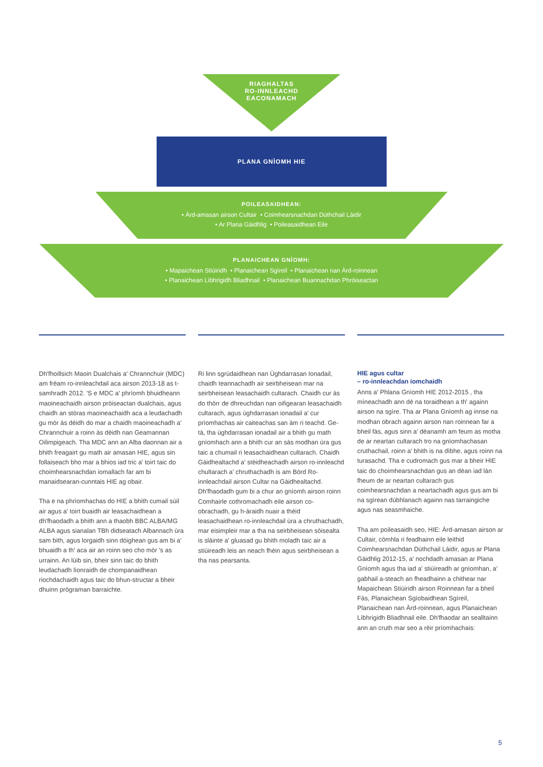RIAGHALTAS
RO-INNLEACHD
EACONAMACH
PLANA GNÌOMH HIE
POILEASAIDHEAN:
• Àrd-amasan airson Cultair • Coimhearsnachdan Dùthchail Làidir
• Ar Plana Gàidhlig • Poileasaidhean Eile
PLANAICHEAN GNÌOMH:
• Mapaichean Stiùiridh • Planaichean Sgìreil • Planaichean nan Àrd-roinnean
• Planaichean Lìbhrigidh Bliadhnail • Planaichean Buannachdan Phròiseactan
Dh'fhoillsich Maoin Dualchais a' Chrannchuir (MDC) am frèam ro-innleachdail aca airson 2013-18 as t-samhradh 2012. 'S e MDC a' phrìomh bhuidheann maoineachaidh airson pròiseactan dualchais, agus chaidh an stòras maoineachaidh aca a leudachadh gu mòr às dèidh do mar a chaidh maoineachadh a' Chrannchuir a roinn às dèidh nan Geamannan Oilimpigeach. Tha MDC ann an Alba daonnan air a bhith freagairt gu math air amasan HIE, agus sin follaiseach bho mar a bhios iad tric a' toirt taic do choimhearsnachdan iomallach far am bi manaidsearan-cunntais HIE ag obair.
Tha e na phrìomhachas do HIE a bhith cumail sùil air agus a' toirt buaidh air leasachaidhean a dh'fhaodadh a bhith ann a thaobh BBC ALBA/MG ALBA agus sianalan TBh didseatach Albannach ùra sam bith, agus lorgaidh sinn dòighean gus am bi a' bhuaidh a th' aca air an roinn seo cho mòr 's as urrainn. An lùib sin, bheir sinn taic do bhith leudachadh lìonraidh de chompanaidhean riochdachaidh agus taic do bhun-structar a bheir dhuinn prògraman barraichte.
Ri linn sgrùdaidhean nan Ùghdarrasan Ionadail, chaidh teannachadh air seirbheisean mar na seirbheisean leasachaidh cultarach. Chaidh cur às do thòrr de dhreuchdan nan oifigearan leasachaidh cultarach, agus ùghdarrasan ionadail a' cur prìomhachas air caiteachas san àm ri teachd. Ge-tà, tha ùghdarrasan ionadail air a bhith gu math gnìomhach ann a bhith cur an sàs modhan ùra gus taic a chumail ri leasachaidhean cultarach. Chaidh Gàidhealtachd a' stèidheachadh airson ro-innleachd chultarach a' chruthachadh is am Bòrd Ro-innleachdail airson Cultar na Gàidhealtachd. Dh'fhaodadh gum bi a chur an gnìomh airson roinn Comhairle cothromachadh eile airson co-obrachadh, gu h-àraidh nuair a thèid leasachaidhean ro-innleachdail ùra a chruthachadh, mar eisimpleir mar a tha na seirbheisean sòisealta is slàinte a' gluasad gu bhith moladh taic air a stiùireadh leis an neach fhèin agus seirbheisean a tha nas pearsanta.
HIE agus cultar
– ro-innleachdan iomchaidh
Anns a' Phlana Gnìomh HIE 2012-2015 , tha mìneachadh ann dè na toraidhean a th' againn airson na sgìre. Tha ar Plana Gnìomh ag innse na modhan obrach againn airson nan roinnean far a bheil fàs, agus sinn a' dèanamh am feum as motha de ar neartan cultarach tro na gnìomhachasan cruthachail, roinn a' bhith is na dìbhe, agus roinn na turasachd. Tha e cudromach gus mar a bheir HIE taic do choimhearsnachdan gus an dèan iad làn fheum de ar neartan cultarach gus coimhearsnachdan a neartachadh agus gus am bi na sgìrean dùbhlanach againn nas tarraingiche agus nas seasmhaiche.
Tha am poileasaidh seo, HIE: Àrd-amasan airson ar Cultair, còmhla ri feadhainn eile leithid Coimhearsnachdan Dùthchail Làidir, agus ar Plana Gàidhlig 2012-15, a' nochdadh amasan ar Plana Gnìomh agus tha iad a' stiùireadh ar gnìomhan, a' gabhail a-steach an fheadhainn a chithear nar Mapaichean Stiùiridh airson Roinnean far a bheil Fàs, Planaichean Sgìobaidhean Sgìreil, Planaichean nan Àrd-roinnean, agus Planaichean Lìbhrigidh Bliadhnail eile. Dh'fhaodar an sealltainn ann an cruth mar seo a rèir prìomhachais:
5